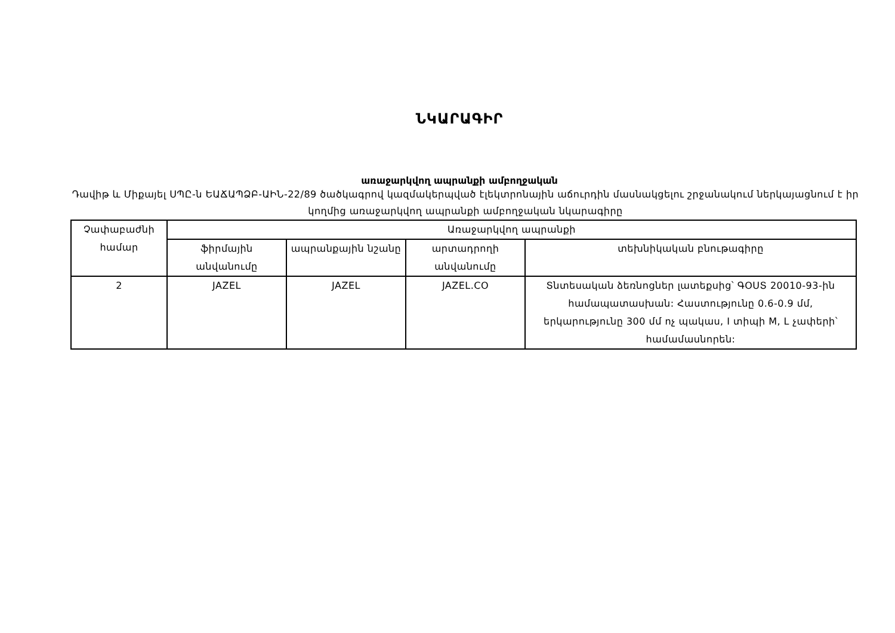ՆԿԱՐԱԳԻՐ
առաջարկվող ապրանքի ամբողջական
Դավիթ և Միքայել ՍՊԸ-ն ԵԱՃԱՊՁԲ-ԱԻՆ-22/89 ծածկագրով կազմակերպված էլեկտրոնային աճուրդին մասնակցելու շրջանակում ներկայացնում է իր կողմից առաջարկվող ապրանքի ամբողջական նկարագիրը
| Չափաբաժնի համար | Առաջարկվող ապրանքի | | | |
| --- | --- | --- | --- | --- |
| | ֆիրմային անվանումը | ապրանքային նշանը | արտադրողի անվանումը | տեխնիկական բնութագիրը |
| 2 | JAZEL | JAZEL | JAZEL.CO | Տնտեսական ձեռնոցներ լատեքսից՝ ԳՕՍՏ 20010-93-ին համապատասխան: Հաստությունը 0.6-0.9 մմ, երկարությունը 300 մմ ոչ պակաս, I տիպի M, L չափերի՝ համամասնորեն: |